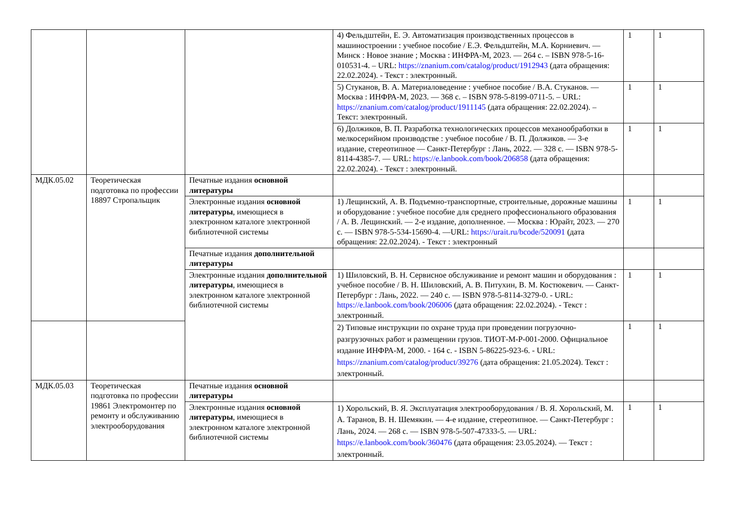| | | | 4) Фельдштейн, Е. Э. Автоматизация производственных процессов в машиностроении : учебное пособие / Е.Э. Фельдштейн, М.А. Корниевич. — Минск : Новое знание ; Москва : ИНФРА-М, 2023. — 264 с. – ISBN 978-5-16-010531-4. – URL: https://znanium.com/catalog/product/1912943 (дата обращения: 22.02.2024). - Текст : электронный. | 1 | 1 |
| | | | 5) Стуканов, В. А. Материаловедение : учебное пособие / В.А. Стуканов. — Москва : ИНФРА-М, 2023. — 368 с. – ISBN 978-5-8199-0711-5. – URL: https://znanium.com/catalog/product/1911145 (дата обращения: 22.02.2024). – Текст: электронный. | 1 | 1 |
| | | | 6) Должиков, В. П. Разработка технологических процессов механообработки в мелкосерийном производстве : учебное пособие / В. П. Должиков. — 3-е издание, стереотипное — Санкт-Петербург : Лань, 2022. — 328 с. — ISBN 978-5-8114-4385-7. — URL: https://e.lanbook.com/book/206858 (дата обращения: 22.02.2024). - Текст : электронный. | 1 | 1 |
| МДК.05.02 | Теоретическая подготовка по профессии 18897 Стропальщик | Печатные издания основной литературы | | | |
| | | Электронные издания основной литературы , имеющиеся в электронном каталоге электронной библиотечной системы | 1) Лещинский, А. В. Подъемно-транспортные, строительные, дорожные машины и оборудование : учебное пособие для среднего профессионального образования / А. В. Лещинский. — 2-е издание, дополненное. — Москва : Юрайт, 2023. — 270 с. — ISBN 978-5-534-15690-4. —URL: https://urait.ru/bcode/520091 (дата обращения: 22.02.2024). - Текст : электронный | 1 | 1 |
| | | Печатные издания дополнительной литературы | | | |
| | | Электронные издания дополнительной литературы , имеющиеся в электронном каталоге электронной библиотечной системы | 1) Шиловский, В. Н. Сервисное обслуживание и ремонт машин и оборудования : учебное пособие / В. Н. Шиловский, А. В. Питухин, В. М. Костюкевич. — Санкт-Петербург : Лань, 2022. — 240 с. — ISBN 978-5-8114-3279-0. - URL: https://e.lanbook.com/book/206006 (дата обращения: 22.02.2024). - Текст : электронный. | 1 | 1 |
| | | | 2) Типовые инструкции по охране труда при проведении погрузочно-разгрузочных работ и размещении грузов. ТИОТ-М-Р-001-2000. Официальное издание ИНФРА-М, 2000. - 164 с. - ISBN 5-86225-923-6. - URL: https://znanium.com/catalog/product/39276 (дата обращения: 21.05.2024). Текст : электронный. | 1 | 1 |
| МДК.05.03 | Теоретическая подготовка по профессии 19861 Электромонтер по ремонту и обслуживанию электрооборудования | Печатные издания основной литературы | | | |
| | | Электронные издания основной литературы , имеющиеся в электронном каталоге электронной библиотечной системы | 1) Хорольский, В. Я. Эксплуатация электрооборудования / В. Я. Хорольский, М. А. Таранов, В. Н. Шемякин. — 4-е издание, стереотипное. — Санкт-Петербург : Лань, 2024. — 268 с. — ISBN 978-5-507-47333-5. — URL: https://e.lanbook.com/book/360476 (дата обращения: 23.05.2024). — Текст : электронный. | 1 | 1 |